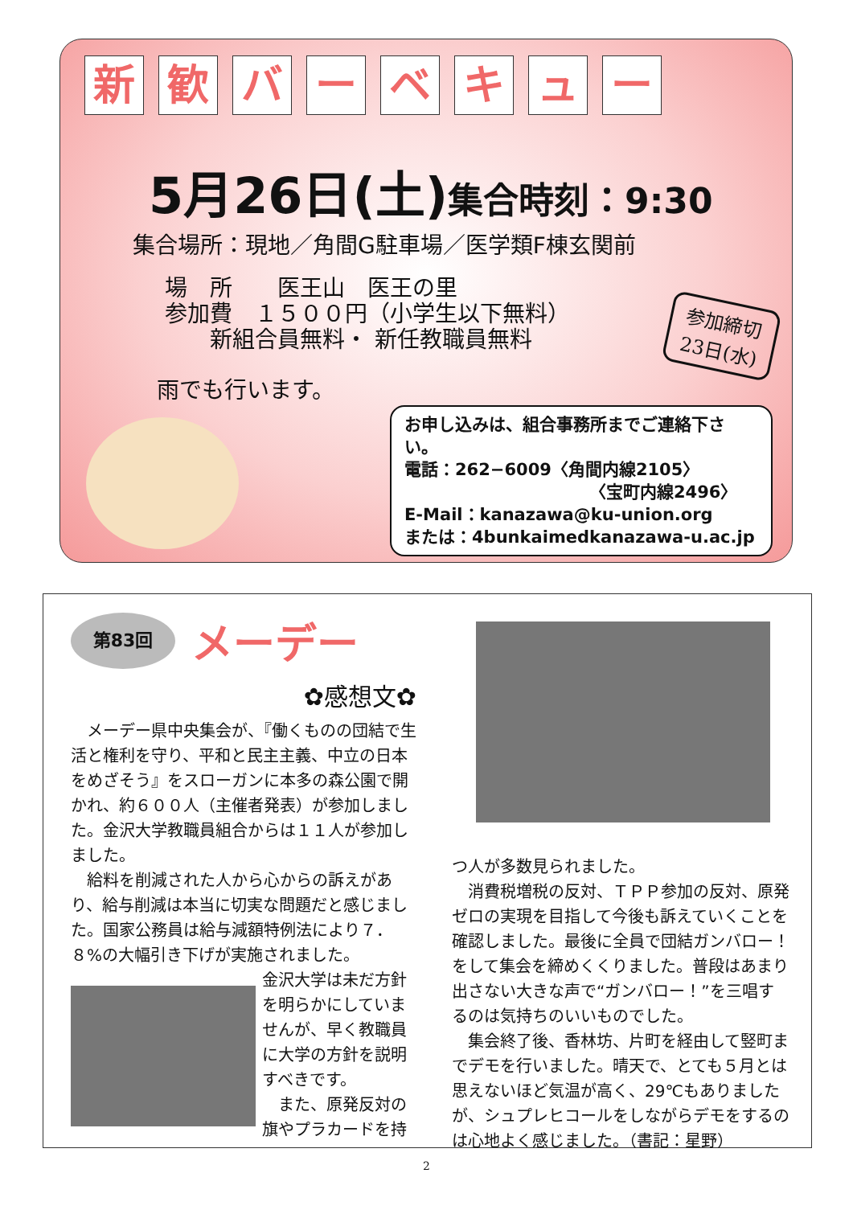新歓バーベキュー
5月26日(土)集合時刻：9:30
集合場所：現地／角間G駐車場／医学類F棟玄関前
場　所　　医王山　医王の里
参加費　１５００円（小学生以下無料）
　　新組合員無料・ 新任教職員無料
参加締切
23日(水)
雨でも行います。
お申し込みは、組合事務所までご連絡下さい。
電話：262−6009〈角間内線2105〉
〈宝町内線2496〉
E-Mail：kanazawa@ku-union.org
または：4bunkaimedkanazawa-u.ac.jp
第83回
メーデー
✿感想文✿
　メーデー県中央集会が、『働くものの団結で生活と権利を守り、平和と民主主義、中立の日本をめざそう』をスローガンに本多の森公園で開かれ、約６００人（主催者発表）が参加しました。金沢大学教職員組合からは１１人が参加しました。
　給料を削減された人から心からの訴えがあり、給与削減は本当に切実な問題だと感じました。国家公務員は給与減額特例法により７．８%の大幅引き下げが実施されました。
金沢大学は未だ方針を明らかにしていませんが、早く教職員に大学の方針を説明すべきです。
　また、原発反対の旗やプラカードを持
つ人が多数見られました。
　消費税増税の反対、ＴＰＰ参加の反対、原発ゼロの実現を目指して今後も訴えていくことを確認しました。最後に全員で団結ガンバロー！をして集会を締めくくりました。普段はあまり出さない大きな声で“ガンバロー！”を三唱するのは気持ちのいいものでした。
　集会終了後、香林坊、片町を経由して竪町までデモを行いました。晴天で、とても５月とは思えないほど気温が高く、29℃もありましたが、シュプレヒコールをしながらデモをするのは心地よく感じました。（書記：星野）
2